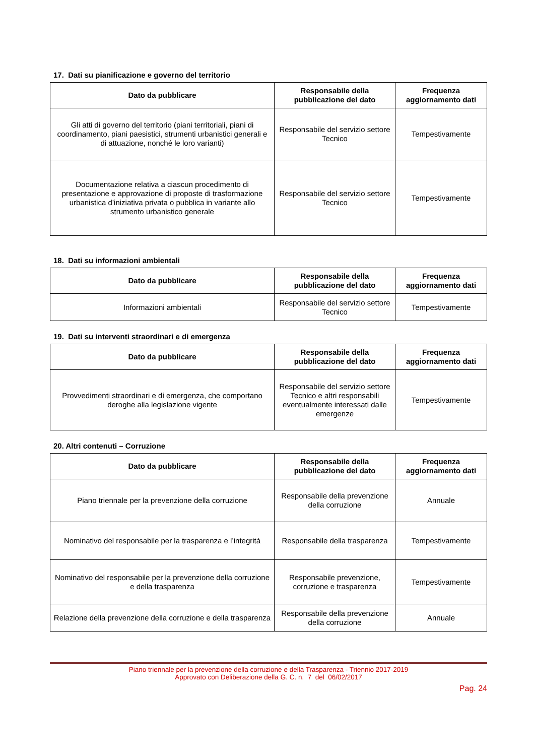17. Dati su pianificazione e governo del territorio
| Dato da pubblicare | Responsabile della pubblicazione del dato | Frequenza aggiornamento dati |
| --- | --- | --- |
| Gli atti di governo del territorio (piani territoriali, piani di coordinamento, piani paesistici, strumenti urbanistici generali e di attuazione, nonché le loro varianti) | Responsabile del servizio settore Tecnico | Tempestivamente |
| Documentazione relativa a ciascun procedimento di presentazione e approvazione di proposte di trasformazione urbanistica d’iniziativa privata o pubblica in variante allo strumento urbanistico generale | Responsabile del servizio settore Tecnico | Tempestivamente |
18. Dati su informazioni ambientali
| Dato da pubblicare | Responsabile della pubblicazione del dato | Frequenza aggiornamento dati |
| --- | --- | --- |
| Informazioni ambientali | Responsabile del servizio settore Tecnico | Tempestivamente |
19. Dati su interventi straordinari e di emergenza
| Dato da pubblicare | Responsabile della pubblicazione del dato | Frequenza aggiornamento dati |
| --- | --- | --- |
| Provvedimenti straordinari e di emergenza, che comportano deroghe alla legislazione vigente | Responsabile del servizio settore Tecnico e altri responsabili eventualmente interessati dalle emergenze | Tempestivamente |
20. Altri contenuti – Corruzione
| Dato da pubblicare | Responsabile della pubblicazione del dato | Frequenza aggiornamento dati |
| --- | --- | --- |
| Piano triennale per la prevenzione della corruzione | Responsabile della prevenzione della corruzione | Annuale |
| Nominativo del responsabile per la trasparenza e l’integrità | Responsabile della trasparenza | Tempestivamente |
| Nominativo del responsabile per la prevenzione della corruzione e della trasparenza | Responsabile prevenzione, corruzione e trasparenza | Tempestivamente |
| Relazione della prevenzione della corruzione e della trasparenza | Responsabile della prevenzione della corruzione | Annuale |
Piano triennale per la prevenzione della corruzione e della Trasparenza - Triennio 2017-2019
Approvato con Deliberazione della G. C. n. 7 del 06/02/2017
Pag. 24